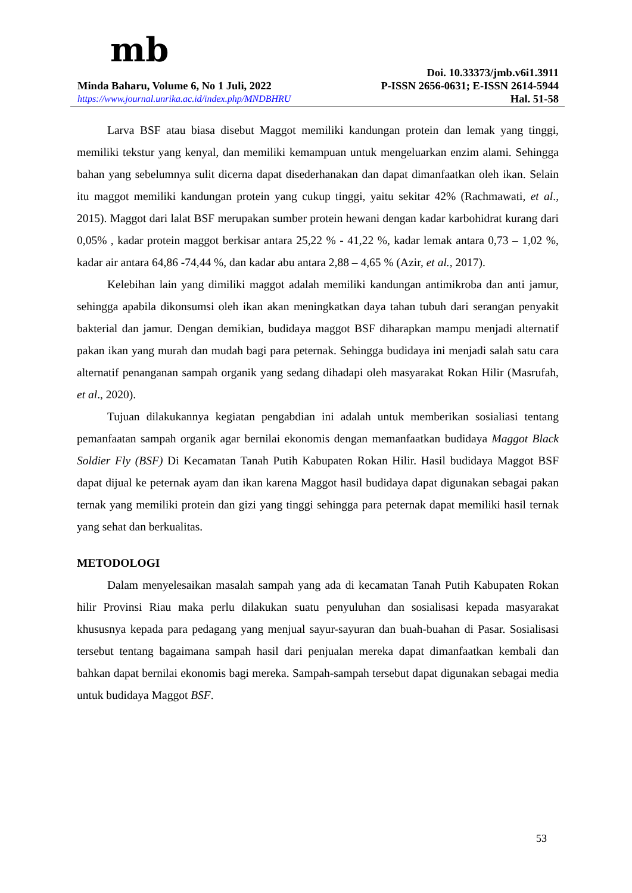mb
Doi. 10.33373/jmb.v6i1.3911
Minda Baharu, Volume 6, No 1 Juli, 2022 P-ISSN 2656-0631; E-ISSN 2614-5944
https://www.journal.unrika.ac.id/index.php/MNDBHRU Hal. 51-58
Larva BSF atau biasa disebut Maggot memiliki kandungan protein dan lemak yang tinggi, memiliki tekstur yang kenyal, dan memiliki kemampuan untuk mengeluarkan enzim alami. Sehingga bahan yang sebelumnya sulit dicerna dapat disederhanakan dan dapat dimanfaatkan oleh ikan. Selain itu maggot memiliki kandungan protein yang cukup tinggi, yaitu sekitar 42% (Rachmawati, et al., 2015). Maggot dari lalat BSF merupakan sumber protein hewani dengan kadar karbohidrat kurang dari 0,05% , kadar protein maggot berkisar antara 25,22 % - 41,22 %, kadar lemak antara 0,73 – 1,02 %, kadar air antara 64,86 -74,44 %, dan kadar abu antara 2,88 – 4,65 % (Azir, et al., 2017).
Kelebihan lain yang dimiliki maggot adalah memiliki kandungan antimikroba dan anti jamur, sehingga apabila dikonsumsi oleh ikan akan meningkatkan daya tahan tubuh dari serangan penyakit bakterial dan jamur. Dengan demikian, budidaya maggot BSF diharapkan mampu menjadi alternatif pakan ikan yang murah dan mudah bagi para peternak. Sehingga budidaya ini menjadi salah satu cara alternatif penanganan sampah organik yang sedang dihadapi oleh masyarakat Rokan Hilir (Masrufah, et al., 2020).
Tujuan dilakukannya kegiatan pengabdian ini adalah untuk memberikan sosialiasi tentang pemanfaatan sampah organik agar bernilai ekonomis dengan memanfaatkan budidaya Maggot Black Soldier Fly (BSF) Di Kecamatan Tanah Putih Kabupaten Rokan Hilir. Hasil budidaya Maggot BSF dapat dijual ke peternak ayam dan ikan karena Maggot hasil budidaya dapat digunakan sebagai pakan ternak yang memiliki protein dan gizi yang tinggi sehingga para peternak dapat memiliki hasil ternak yang sehat dan berkualitas.
METODOLOGI
Dalam menyelesaikan masalah sampah yang ada di kecamatan Tanah Putih Kabupaten Rokan hilir Provinsi Riau maka perlu dilakukan suatu penyuluhan dan sosialisasi kepada masyarakat khususnya kepada para pedagang yang menjual sayur-sayuran dan buah-buahan di Pasar. Sosialisasi tersebut tentang bagaimana sampah hasil dari penjualan mereka dapat dimanfaatkan kembali dan bahkan dapat bernilai ekonomis bagi mereka. Sampah-sampah tersebut dapat digunakan sebagai media untuk budidaya Maggot BSF.
53